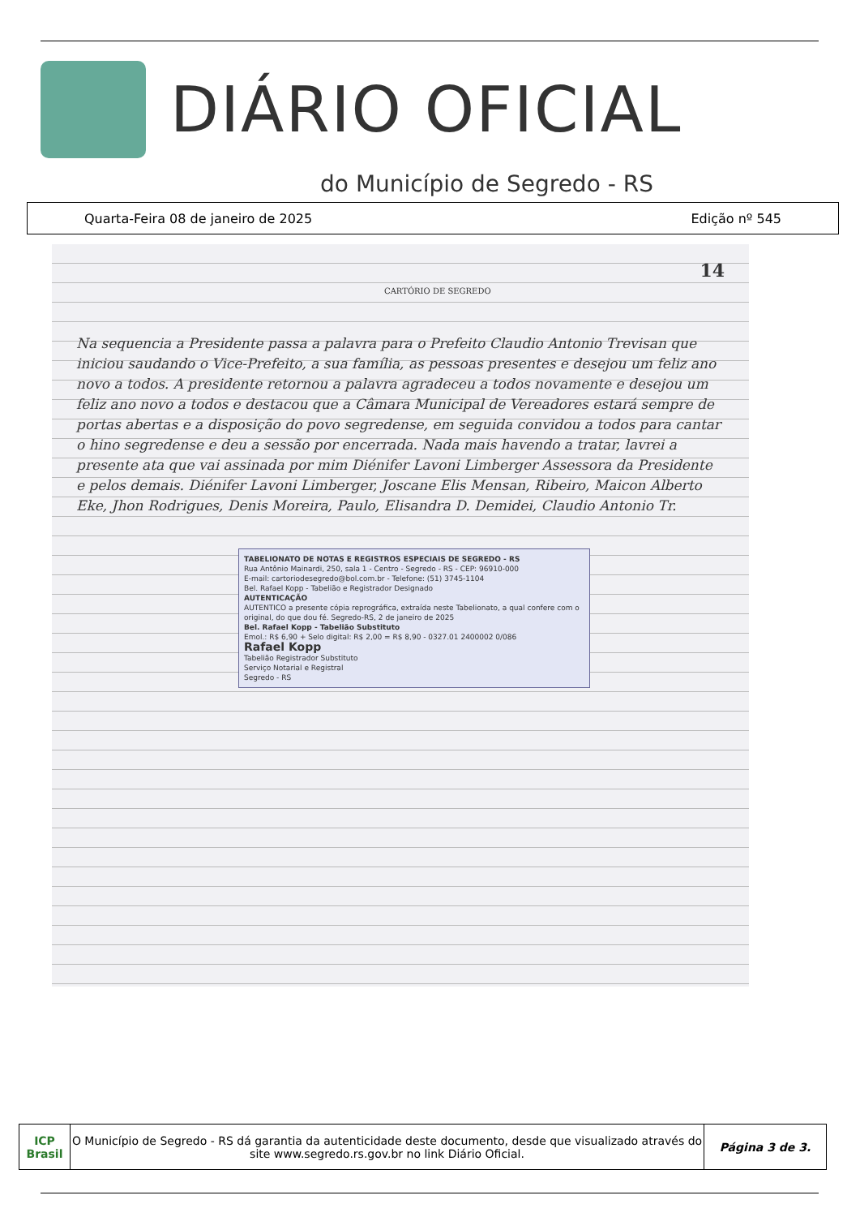DIÁRIO OFICIAL
do Município de Segredo - RS
Quarta-Feira 08 de janeiro de 2025 Edição nº 545
14
CARTÓRIO DE SEGREDO
Na sequencia a Presidente passa a palavra para o Prefeito Claudio Antonio Trevisan que iniciou saudando o Vice-Prefeito, a sua família, as pessoas presentes e desejou um feliz ano novo a todos. A presidente retornou a palavra agradeceu a todos novamente e desejou um feliz ano novo a todos e destacou que a Câmara Municipal de Vereadores estará sempre de portas abertas e a disposição do povo segredense, em seguida convidou a todos para cantar o hino segredense e deu a sessão por encerrada. Nada mais havendo a tratar, lavrei a presente ata que vai assinada por mim Diénifer Lavoni Limberger Assessora da Presidente e pelos demais. Diénifer Lavoni Limberger, Joscane Elis Mensan, Ribeiro, Maicon Alberto Eke, Jhon Rodrigues, Denis Moreira, Paulo, Elisandra D. Demidei, Claudio Antonio Tr.
TABELIONATO DE NOTAS E REGISTROS ESPECIAIS DE SEGREDO - RS
Rua Antônio Mainardi, 250, sala 1 - Centro - Segredo - RS - CEP: 96910-000
E-mail: cartoriodesegredo@bol.com.br - Telefone: (51) 3745-1104
Bel. Rafael Kopp - Tabelião e Registrador Designado
AUTENTICAÇÃO
AUTENTICO a presente cópia reprográfica, extraída neste Tabelionato, a qual confere com o original, do que dou fé. Segredo-RS, 2 de janeiro de 2025
Bel. Rafael Kopp - Tabelião Substituto
Emol.: R$ 6,90 + Selo digital: R$ 2,00 = R$ 8,90 - 0327.01 2400002 0/086
Rafael Kopp
Tabelião Registrador Substituto
Serviço Notarial e Registral
Segredo - RS
ICP Brasil
O Município de Segredo - RS dá garantia da autenticidade deste documento, desde que visualizado através do site www.segredo.rs.gov.br no link Diário Oficial.
Página 3 de 3.